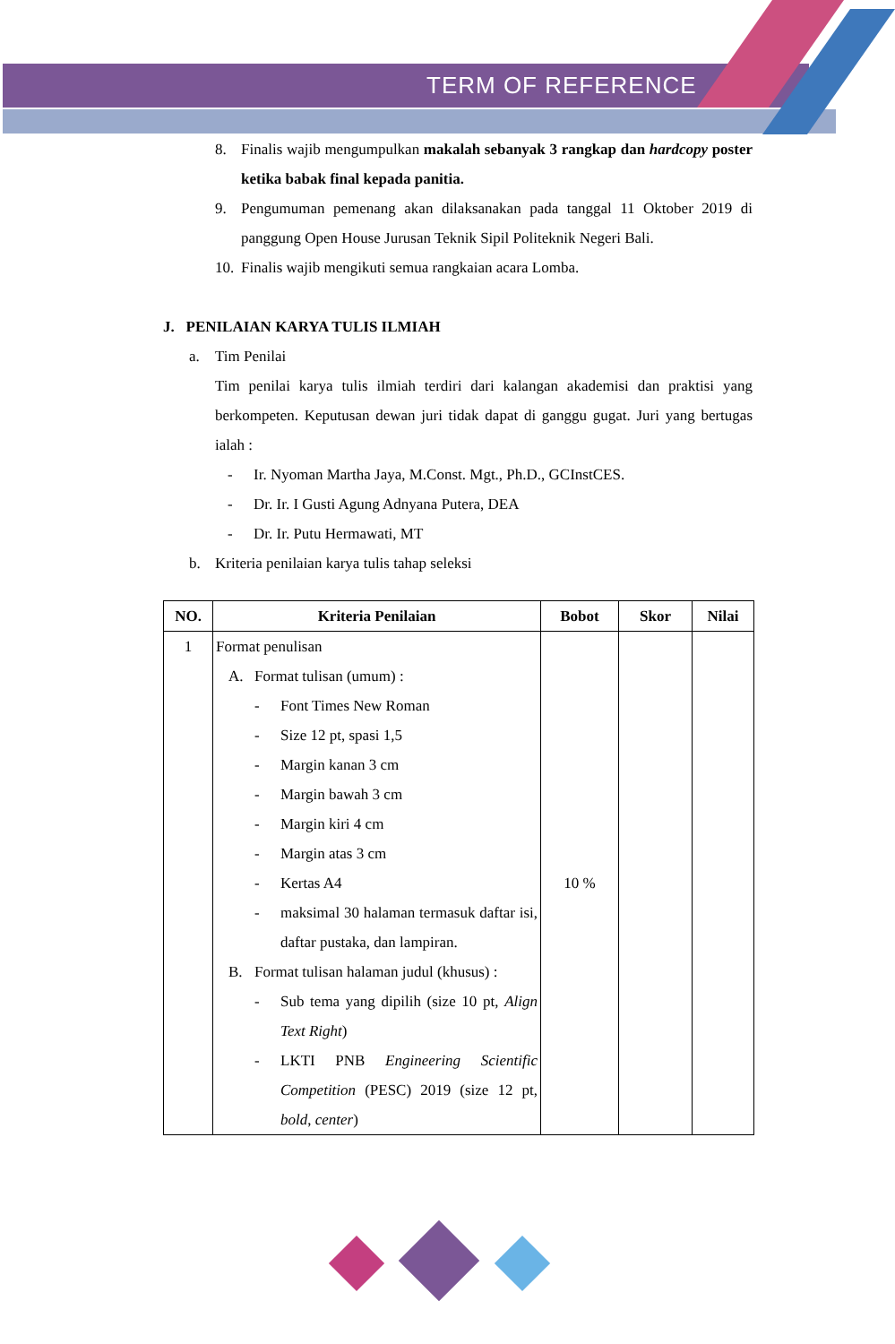TERM OF REFERENCE
8. Finalis wajib mengumpulkan makalah sebanyak 3 rangkap dan hardcopy poster ketika babak final kepada panitia.
9. Pengumuman pemenang akan dilaksanakan pada tanggal 11 Oktober 2019 di panggung Open House Jurusan Teknik Sipil Politeknik Negeri Bali.
10. Finalis wajib mengikuti semua rangkaian acara Lomba.
J. PENILAIAN KARYA TULIS ILMIAH
a. Tim Penilai
Tim penilai karya tulis ilmiah terdiri dari kalangan akademisi dan praktisi yang berkompeten. Keputusan dewan juri tidak dapat di ganggu gugat. Juri yang bertugas ialah :
- Ir. Nyoman Martha Jaya, M.Const. Mgt., Ph.D., GCInstCES.
- Dr. Ir. I Gusti Agung Adnyana Putera, DEA
- Dr. Ir. Putu Hermawati, MT
b. Kriteria penilaian karya tulis tahap seleksi
| NO. | Kriteria Penilaian | Bobot | Skor | Nilai |
| --- | --- | --- | --- | --- |
| 1 | Format penulisan A. Format tulisan (umum) : - Font Times New Roman - Size 12 pt, spasi 1,5 - Margin kanan 3 cm - Margin bawah 3 cm - Margin kiri 4 cm - Margin atas 3 cm - Kertas A4 - maksimal 30 halaman termasuk daftar isi, daftar pustaka, dan lampiran. B. Format tulisan halaman judul (khusus) : - Sub tema yang dipilih (size 10 pt, Align Text Right ) - LKTI PNB Engineering Scientific Competition (PESC) 2019 (size 12 pt, bold , center ) | 10 % | | |